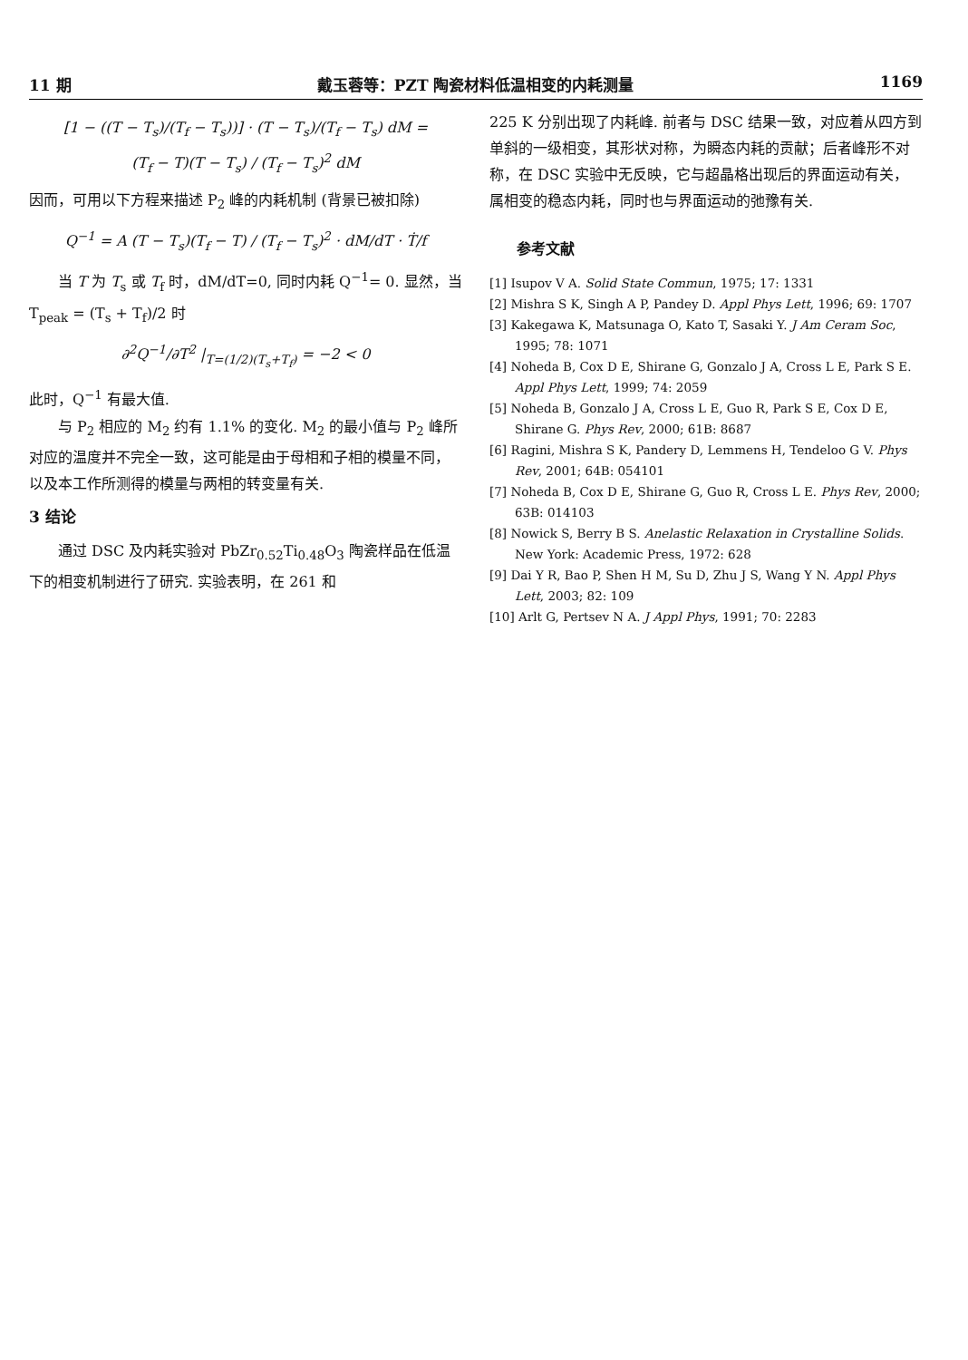11 期 戴玉蓉等：PZT 陶瓷材料低温相变的内耗测量 1169
[1 − ((T − T<sub>s</sub>)/(T<sub>f</sub> − T<sub>s</sub>))] · (T − T<sub>s</sub>)/(T<sub>f</sub> − T<sub>s</sub>) dM =
(T<sub>f</sub> − T)(T − T<sub>s</sub>) / (T<sub>f</sub> − T<sub>s</sub>)<sup>2</sup> dM
因而，可用以下方程来描述 P<sub>2</sub> 峰的内耗机制 (背景已被扣除)
Q<sup>−1</sup> = A (T − T<sub>s</sub>)(T<sub>f</sub> − T) / (T<sub>f</sub> − T<sub>s</sub>)<sup>2</sup> · dM/dT · Ṫ/f
当 T 为 T<sub>s</sub> 或 T<sub>f</sub> 时，dM/dT=0, 同时内耗 Q<sup>−1</sup>= 0. 显然，当 T<sub>peak</sub> = (T<sub>s</sub> + T<sub>f</sub>)/2 时
∂<sup>2</sup>Q<sup>−1</sup>/∂T<sup>2</sup> |<sub>T=(1/2)(T<sub>s</sub>+T<sub>f</sub>)</sub> = −2 < 0
此时，Q<sup>−1</sup> 有最大值.
与 P<sub>2</sub> 相应的 M<sub>2</sub> 约有 1.1% 的变化. M<sub>2</sub> 的最小值与 P<sub>2</sub> 峰所对应的温度并不完全一致，这可能是由于母相和子相的模量不同，以及本工作所测得的模量与两相的转变量有关.
3 结论
通过 DSC 及内耗实验对 PbZr<sub>0.52</sub>Ti<sub>0.48</sub>O<sub>3</sub> 陶瓷样品在低温下的相变机制进行了研究. 实验表明，在 261 和
225 K 分别出现了内耗峰. 前者与 DSC 结果一致，对应着从四方到单斜的一级相变，其形状对称，为瞬态内耗的贡献；后者峰形不对称，在 DSC 实验中无反映，它与超晶格出现后的界面运动有关，属相变的稳态内耗，同时也与界面运动的弛豫有关.
参考文献
[1] Isupov V A. Solid State Commun, 1975; 17: 1331
[2] Mishra S K, Singh A P, Pandey D. Appl Phys Lett, 1996; 69: 1707
[3] Kakegawa K, Matsunaga O, Kato T, Sasaki Y. J Am Ceram Soc, 1995; 78: 1071
[4] Noheda B, Cox D E, Shirane G, Gonzalo J A, Cross L E, Park S E. Appl Phys Lett, 1999; 74: 2059
[5] Noheda B, Gonzalo J A, Cross L E, Guo R, Park S E, Cox D E, Shirane G. Phys Rev, 2000; 61B: 8687
[6] Ragini, Mishra S K, Pandery D, Lemmens H, Tendeloo G V. Phys Rev, 2001; 64B: 054101
[7] Noheda B, Cox D E, Shirane G, Guo R, Cross L E. Phys Rev, 2000; 63B: 014103
[8] Nowick S, Berry B S. Anelastic Relaxation in Crystalline Solids. New York: Academic Press, 1972: 628
[9] Dai Y R, Bao P, Shen H M, Su D, Zhu J S, Wang Y N. Appl Phys Lett, 2003; 82: 109
[10] Arlt G, Pertsev N A. J Appl Phys, 1991; 70: 2283